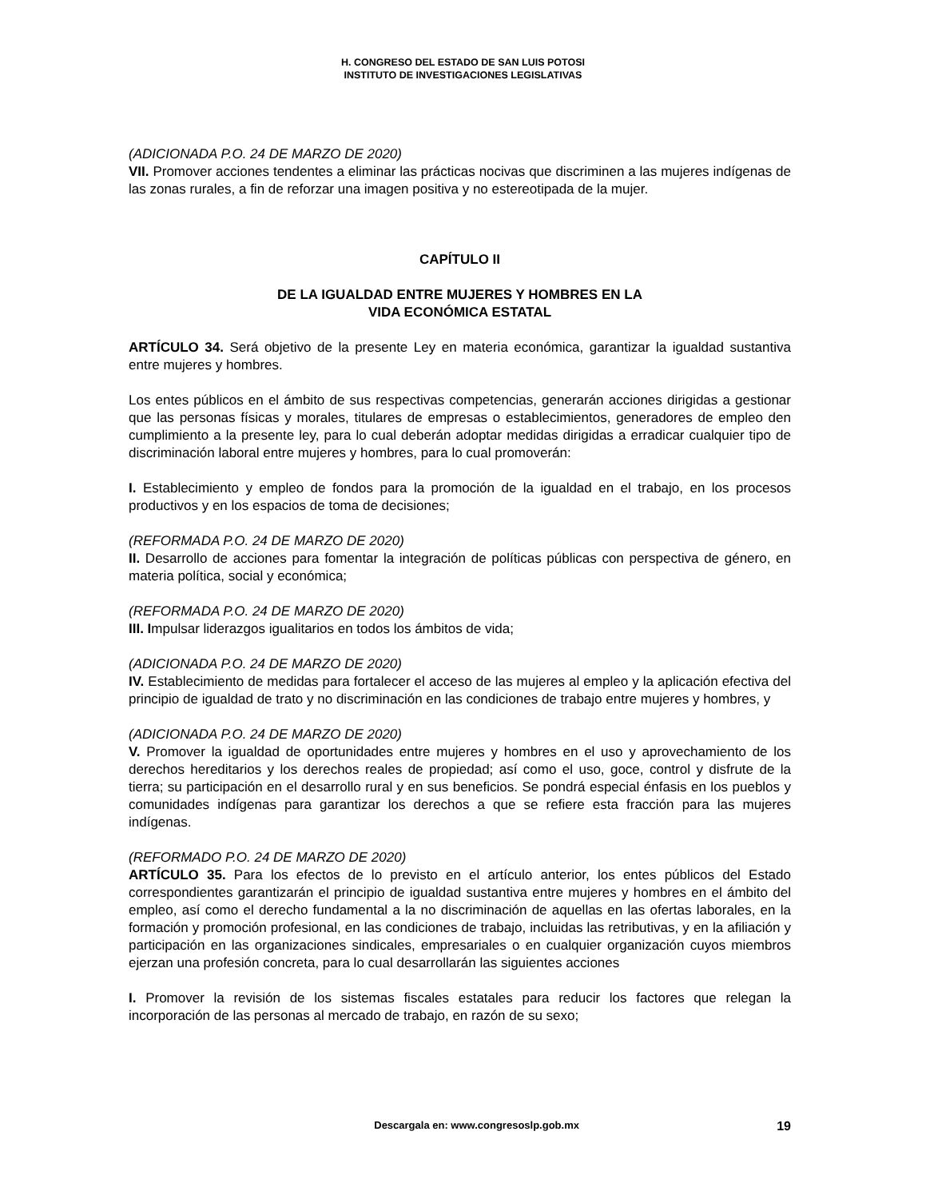H. CONGRESO DEL ESTADO DE SAN LUIS POTOSI
INSTITUTO DE INVESTIGACIONES LEGISLATIVAS
(ADICIONADA P.O. 24 DE MARZO DE 2020)
VII. Promover acciones tendentes a eliminar las prácticas nocivas que discriminen a las mujeres indígenas de las zonas rurales, a fin de reforzar una imagen positiva y no estereotipada de la mujer.
CAPÍTULO II
DE LA IGUALDAD ENTRE MUJERES Y HOMBRES EN LA
VIDA ECONÓMICA ESTATAL
ARTÍCULO 34. Será objetivo de la presente Ley en materia económica, garantizar la igualdad sustantiva entre mujeres y hombres.
Los entes públicos en el ámbito de sus respectivas competencias, generarán acciones dirigidas a gestionar que las personas físicas y morales, titulares de empresas o establecimientos, generadores de empleo den cumplimiento a la presente ley, para lo cual deberán adoptar medidas dirigidas a erradicar cualquier tipo de discriminación laboral entre mujeres y hombres, para lo cual promoverán:
I. Establecimiento y empleo de fondos para la promoción de la igualdad en el trabajo, en los procesos productivos y en los espacios de toma de decisiones;
(REFORMADA P.O. 24 DE MARZO DE 2020)
II. Desarrollo de acciones para fomentar la integración de políticas públicas con perspectiva de género, en materia política, social y económica;
(REFORMADA P.O. 24 DE MARZO DE 2020)
III. Impulsar liderazgos igualitarios en todos los ámbitos de vida;
(ADICIONADA P.O. 24 DE MARZO DE 2020)
IV. Establecimiento de medidas para fortalecer el acceso de las mujeres al empleo y la aplicación efectiva del principio de igualdad de trato y no discriminación en las condiciones de trabajo entre mujeres y hombres, y
(ADICIONADA P.O. 24 DE MARZO DE 2020)
V. Promover la igualdad de oportunidades entre mujeres y hombres en el uso y aprovechamiento de los derechos hereditarios y los derechos reales de propiedad; así como el uso, goce, control y disfrute de la tierra; su participación en el desarrollo rural y en sus beneficios. Se pondrá especial énfasis en los pueblos y comunidades indígenas para garantizar los derechos a que se refiere esta fracción para las mujeres indígenas.
(REFORMADO P.O. 24 DE MARZO DE 2020)
ARTÍCULO 35. Para los efectos de lo previsto en el artículo anterior, los entes públicos del Estado correspondientes garantizarán el principio de igualdad sustantiva entre mujeres y hombres en el ámbito del empleo, así como el derecho fundamental a la no discriminación de aquellas en las ofertas laborales, en la formación y promoción profesional, en las condiciones de trabajo, incluidas las retributivas, y en la afiliación y participación en las organizaciones sindicales, empresariales o en cualquier organización cuyos miembros ejerzan una profesión concreta, para lo cual desarrollarán las siguientes acciones
I. Promover la revisión de los sistemas fiscales estatales para reducir los factores que relegan la incorporación de las personas al mercado de trabajo, en razón de su sexo;
19
Descargala en: www.congresoslp.gob.mx